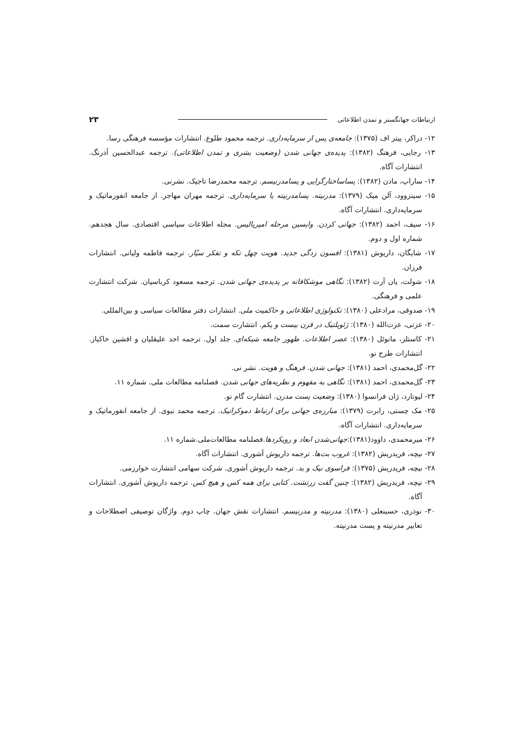ارتباطات جهانگستر و تمدن اطلاعاتی ۲۳
۱۲- دراکر، پیتر اف (۱۳۷۵): جامعه‌ی پس از سرمایه‌داری. ترجمه محمود طلوع. انتشارات مؤسسه فرهنگی رسا.
۱۳- رجایی، فرهنگ (۱۳۸۲): پدیده‌ی جهانی شدن (وضعیت بشری و تمدن اطلاعاتی). ترجمه عبدالحسین آذرنگ. انتشارات آگاه.
۱۴- ساراپ، مادن (۱۳۸۲): پساساختارگرایی و پسامدرنیسم. ترجمه محمدرضا تاجیک. نشرنی.
۱۵- سینزوود، آلن میک (۱۳۷۹): مدرنیته. پسامدرنیته یا سرمایه‌داری. ترجمه مهران مهاجر. از جامعه انفورماتیک و سرمایه‌داری. انتشارات آگاه.
۱۶- سیف، احمد (۱۳۸۲): جهانی کردن. واپسین مرحله امپریالیس. مجله اطلاعات سیاسی اقتصادی. سال هجدهم. شماره اول و دوم.
۱۷- شایگان، داریوش (۱۳۸۱): افسون زدگی جدید. هویت چهل تکه و تفکر سیّار. ترجمه فاطمه ولیانی. انتشارات فرزان.
۱۸- شولت، یان آرت (۱۳۸۲): نگاهی موشکافانه بر پدیده‌ی جهانی شدن. ترجمه مسعود کرباسیان. شرکت انتشارت علمی و فرهنگی.
۱۹- صدوقی، مرادعلی (۱۳۸۰): تکنولوژی اطلاعاتی و حاکمیت ملی. انتشارات دفتر مطالعات سیاسی و بین‌المللی.
۲۰- عزتی، عزت‌الله (۱۳۸۰): ژئوپلتیک در قرن بیست و یکم. انتشارت سمت.
۲۱- کاستلز، مانوئل (۱۳۸۰): عصر اطلاعات. ظهور جامعه شبکه‌ای. جلد اول. ترجمه احد علیقلیان و افشین خاکباز. انتشارات طرح نو.
۲۲- گل‌محمدی، احمد (۱۳۸۱): جهانی شدن. فرهنگ و هویت. نشر نی.
۲۳- گل‌محمدی، احمد (۱۳۸۱): نگاهی به مفهوم و نظریه‌های جهانی شدن. فصلنامه مطالعات ملی. شماره ۱۱.
۲۴- لیوتارد، ژان فرانسوا (۱۳۸۰): وضعیت پست مدرن. انتشارت گام نو.
۲۵- مک چسنی، رابرت (۱۳۷۹): مبارزه‌ی جهانی برای ارتباط دموکراتیک. ترجمه محمد نبوی. از جامعه انفورماتیک و سرمایه‌داری. انتشارات آگاه.
۲۶- میرمحمدی، داوود(۱۳۸۱):جهانی‌شدن ابعاد و رویکردها.فصلنامه مطالعات‌ملی.شماره ۱۱.
۲۷- نیچه، فریدریش (۱۳۸۲): غروب بت‌ها. ترجمه داریوش آشوری. انتشارات آگاه.
۲۸- نیچه، فریدریش (۱۳۷۵): فراسوی نیک و بد. ترجمه داریوش آشوری. شرکت سهامی انتشارت خوارزمی.
۲۹- نیچه، فریدریش (۱۳۸۲): چنین گفت زرتشت. کتابی برای همه کس و هیچ کس. ترجمه داریوش آشوری. انتشارات آگاه.
۳۰- نوذری، حسینعلی (۱۳۸۰): مدرنیته و مدرنیسم. انتشارات نقش جهان. چاپ دوم. واژگان توصیفی اصطلاحات و تعابیر مدرنیته و پست مدرنیته.